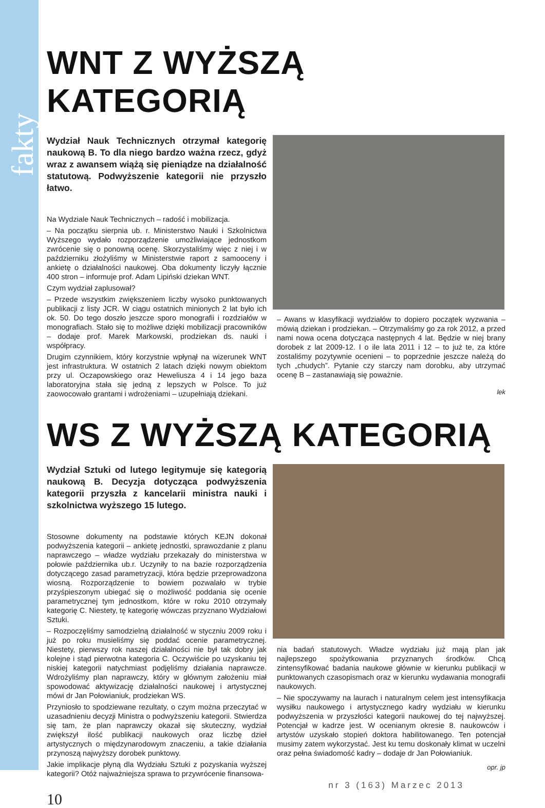fakty
WNT Z WYŻSZĄ KATEGORIĄ
Wydział Nauk Technicznych otrzymał kategorię naukową B. To dla niego bardzo ważna rzecz, gdyż wraz z awansem wiążą się pieniądze na działalność statutową. Podwyższenie kategorii nie przyszło łatwo.
Na Wydziale Nauk Technicznych – radość i mobilizacja.
– Na początku sierpnia ub. r. Ministerstwo Nauki i Szkolnictwa Wyższego wydało rozporządzenie umożliwiające jednostkom zwrócenie się o ponowną ocenę. Skorzystaliśmy więc z niej i w październiku złożyliśmy w Ministerstwie raport z samooceny i ankietę o działalności naukowej. Oba dokumenty liczyły łącznie 400 stron – informuje prof. Adam Lipiński dziekan WNT.
Czym wydział zaplusował?
– Przede wszystkim zwiększeniem liczby wysoko punktowanych publikacji z listy JCR. W ciągu ostatnich minionych 2 lat było ich ok. 50. Do tego doszło jeszcze sporo monografii i rozdziałów w monografiach. Stało się to możliwe dzięki mobilizacji pracowników – dodaje prof. Marek Markowski, prodziekan ds. nauki i współpracy.
Drugim czynnikiem, który korzystnie wpłynął na wizerunek WNT jest infrastruktura. W ostatnich 2 latach dzięki nowym obiektom przy ul. Oczapowskiego oraz Heweliusza 4 i 14 jego baza laboratoryjna stała się jedną z lepszych w Polsce. To już zaowocowało grantami i wdrożeniami – uzupełniają dziekani.
– Awans w klasyfikacji wydziałów to dopiero początek wyzwania – mówią dziekan i prodziekan. – Otrzymaliśmy go za rok 2012, a przed nami nowa ocena dotycząca następnych 4 lat. Będzie w niej brany dorobek z lat 2009-12. I o ile lata 2011 i 12 – to już te, za które zostaliśmy pozytywnie ocenieni – to poprzednie jeszcze należą do tych „chudych”. Pytanie czy starczy nam dorobku, aby utrzymać ocenę B – zastanawiają się poważnie.
lek
WS Z WYŻSZĄ KATEGORIĄ
Wydział Sztuki od lutego legitymuje się kategorią naukową B. Decyzja dotycząca podwyższenia kategorii przyszła z kancelarii ministra nauki i szkolnictwa wyższego 15 lutego.
Stosowne dokumenty na podstawie których KEJN dokonał podwyższenia kategorii – ankietę jednostki, sprawozdanie z planu naprawczego – władze wydziału przekazały do ministerstwa w połowie października ub.r. Uczyniły to na bazie rozporządzenia dotyczącego zasad parametryzacji, która będzie przeprowadzona wiosną. Rozporządzenie to bowiem pozwalało w trybie przyśpieszonym ubiegać się o możliwość poddania się ocenie parametrycznej tym jednostkom, które w roku 2010 otrzymały kategorię C. Niestety, tę kategorię wówczas przyznano Wydziałowi Sztuki.
– Rozpoczęliśmy samodzielną działalność w styczniu 2009 roku i już po roku musieliśmy się poddać ocenie parametrycznej. Niestety, pierwszy rok naszej działalności nie był tak dobry jak kolejne i stąd pierwotna kategoria C. Oczywiście po uzyskaniu tej niskiej kategorii natychmiast podjęliśmy działania naprawcze. Wdrożyliśmy plan naprawczy, który w głównym założeniu miał spowodować aktywizację działalności naukowej i artystycznej mówi dr Jan Połowianiuk, prodziekan WS.
Przyniosło to spodziewane rezultaty, o czym można przeczytać w uzasadnieniu decyzji Ministra o podwyższeniu kategorii. Stwierdza się tam, że plan naprawczy okazał się skuteczny, wydział zwiększył ilość publikacji naukowych oraz liczbę dzieł artystycznych o międzynarodowym znaczeniu, a takie działania przynoszą najwyższy dorobek punktowy.
Jakie implikacje płyną dla Wydziału Sztuki z pozyskania wyższej kategorii? Otóż najważniejsza sprawa to przywrócenie finansowa-
nia badań statutowych. Władze wydziału już mają plan jak najlepszego spożytkowania przyznanych środków. Chcą zintensyfikować badania naukowe głównie w kierunku publikacji w punktowanych czasopismach oraz w kierunku wydawania monografii naukowych.
– Nie spoczywamy na laurach i naturalnym celem jest intensyfikacja wysiłku naukowego i artystycznego kadry wydziału w kierunku podwyższenia w przyszłości kategorii naukowej do tej najwyższej. Potencjał w kadrze jest. W ocenianym okresie 8. naukowców i artystów uzyskało stopień doktora habilitowanego. Ten potencjał musimy zatem wykorzystać. Jest ku temu doskonały klimat w uczelni oraz pełna świadomość kadry – dodaje dr Jan Połowianiuk.
opr. jp
nr 3 (163) Marzec 2013
10